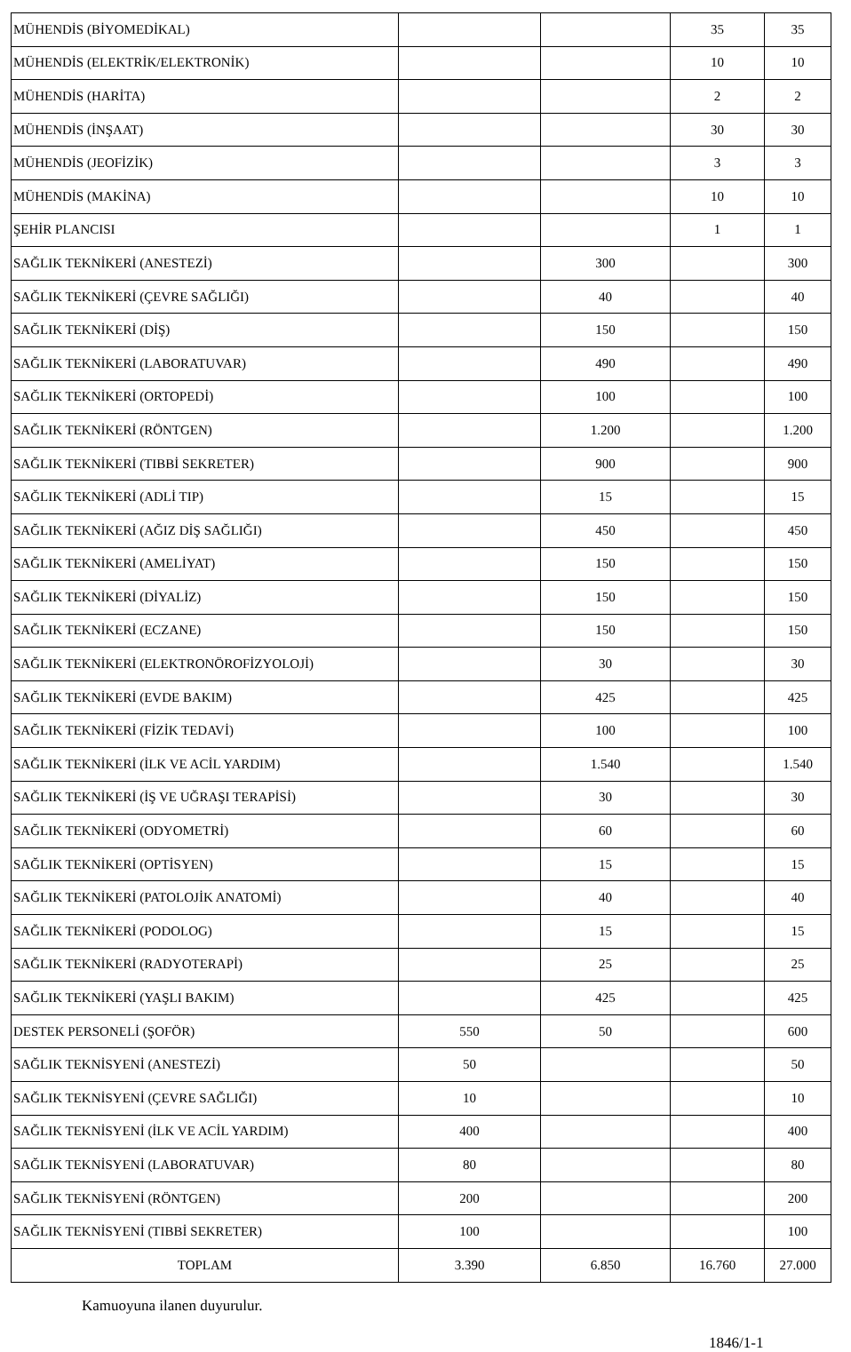| MÜHENDİS (BİYOMEDİKAL) | | | 35 | 35 |
| MÜHENDİS (ELEKTRİK/ELEKTRONİK) | | | 10 | 10 |
| MÜHENDİS (HARİTA) | | | 2 | 2 |
| MÜHENDİS (İNŞAAT) | | | 30 | 30 |
| MÜHENDİS (JEOFİZİK) | | | 3 | 3 |
| MÜHENDİS (MAKİNA) | | | 10 | 10 |
| ŞEHİR PLANCISI | | | 1 | 1 |
| SAĞLIK TEKNİKERİ (ANESTEZİ) | | 300 | | 300 |
| SAĞLIK TEKNİKERİ (ÇEVRE SAĞLIĞI) | | 40 | | 40 |
| SAĞLIK TEKNİKERİ (DİŞ) | | 150 | | 150 |
| SAĞLIK TEKNİKERİ (LABORATUVAR) | | 490 | | 490 |
| SAĞLIK TEKNİKERİ (ORTOPEDİ) | | 100 | | 100 |
| SAĞLIK TEKNİKERİ (RÖNTGEN) | | 1.200 | | 1.200 |
| SAĞLIK TEKNİKERİ (TIBBİ SEKRETER) | | 900 | | 900 |
| SAĞLIK TEKNİKERİ (ADLİ TIP) | | 15 | | 15 |
| SAĞLIK TEKNİKERİ (AĞIZ DİŞ SAĞLIĞI) | | 450 | | 450 |
| SAĞLIK TEKNİKERİ (AMELİYAT) | | 150 | | 150 |
| SAĞLIK TEKNİKERİ (DİYALİZ) | | 150 | | 150 |
| SAĞLIK TEKNİKERİ (ECZANE) | | 150 | | 150 |
| SAĞLIK TEKNİKERİ (ELEKTRONÖROFİZYOLOJİ) | | 30 | | 30 |
| SAĞLIK TEKNİKERİ (EVDE BAKIM) | | 425 | | 425 |
| SAĞLIK TEKNİKERİ (FİZİK TEDAVİ) | | 100 | | 100 |
| SAĞLIK TEKNİKERİ (İLK VE ACİL YARDIM) | | 1.540 | | 1.540 |
| SAĞLIK TEKNİKERİ (İŞ VE UĞRAŞI TERAPİSİ) | | 30 | | 30 |
| SAĞLIK TEKNİKERİ (ODYOMETRİ) | | 60 | | 60 |
| SAĞLIK TEKNİKERİ (OPTİSYEN) | | 15 | | 15 |
| SAĞLIK TEKNİKERİ (PATOLOJİK ANATOMİ) | | 40 | | 40 |
| SAĞLIK TEKNİKERİ (PODOLOG) | | 15 | | 15 |
| SAĞLIK TEKNİKERİ (RADYOTERAPİ) | | 25 | | 25 |
| SAĞLIK TEKNİKERİ (YAŞLI BAKIM) | | 425 | | 425 |
| DESTEK PERSONELİ (ŞOFÖR) | 550 | 50 | | 600 |
| SAĞLIK TEKNİSYENİ (ANESTEZİ) | 50 | | | 50 |
| SAĞLIK TEKNİSYENİ (ÇEVRE SAĞLIĞI) | 10 | | | 10 |
| SAĞLIK TEKNİSYENİ (İLK VE ACİL YARDIM) | 400 | | | 400 |
| SAĞLIK TEKNİSYENİ (LABORATUVAR) | 80 | | | 80 |
| SAĞLIK TEKNİSYENİ (RÖNTGEN) | 200 | | | 200 |
| SAĞLIK TEKNİSYENİ (TIBBİ SEKRETER) | 100 | | | 100 |
| TOPLAM | 3.390 | 6.850 | 16.760 | 27.000 |
Kamuoyuna ilanen duyurulur.
1846/1-1